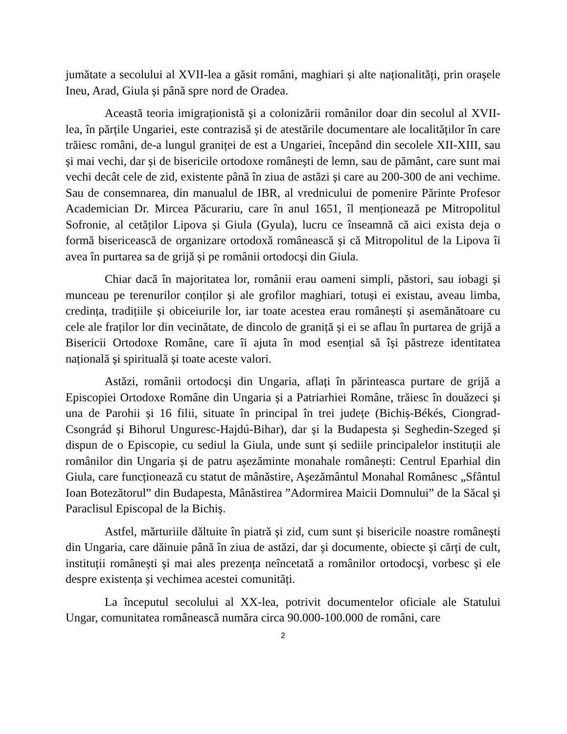jumătate a secolului al XVII-lea a găsit români, maghiari și alte naționalități, prin orașele Ineu, Arad, Giula și până spre nord de Oradea.
Această teoria imigraționistă și a colonizării românilor doar din secolul al XVII-lea, în părțile Ungariei, este contrazisă și de atestările documentare ale localităților în care trăiesc români, de-a lungul graniței de est a Ungariei, începând din secolele XII-XIII, sau și mai vechi, dar și de bisericile ortodoxe românești de lemn, sau de pământ, care sunt mai vechi decât cele de zid, existente până în ziua de astăzi și care au 200-300 de ani vechime. Sau de consemnarea, din manualul de IBR, al vrednicului de pomenire Părinte Profesor Academician Dr. Mircea Păcurariu, care în anul 1651, îl menționează pe Mitropolitul Sofronie, al cetăților Lipova și Giula (Gyula), lucru ce înseamnă că aici exista deja o formă bisericească de organizare ortodoxă românească și că Mitropolitul de la Lipova îi avea în purtarea sa de grijă și pe românii ortodocși din Giula.
Chiar dacă în majoritatea lor, românii erau oameni simpli, păstori, sau iobagi și munceau pe terenurilor conților și ale grofilor maghiari, totuși ei existau, aveau limba, credința, tradițiile și obiceiurile lor, iar toate acestea erau românești și asemănătoare cu cele ale fraților lor din vecinătate, de dincolo de graniță și ei se aflau în purtarea de grijă a Bisericii Ortodoxe Române, care îi ajuta în mod esențial să își păstreze identitatea națională și spirituală și toate aceste valori.
Astăzi, românii ortodocși din Ungaria, aflați în părinteasca purtare de grijă a Episcopiei Ortodoxe Române din Ungaria și a Patriarhiei Române, trăiesc în douăzeci și una de Parohii și 16 filii, situate în principal în trei județe (Bichiș-Békés, Ciongrad-Csongrád și Bihorul Unguresc-Hajdú-Bihar), dar și la Budapesta și Seghedin-Szeged și dispun de o Episcopie, cu sediul la Giula, unde sunt și sediile principalelor instituții ale românilor din Ungaria și de patru așezăminte monahale românești: Centrul Eparhial din Giula, care funcționează cu statut de mânăstire, Așezământul Monahal Românesc „Sfântul Ioan Botezătorul” din Budapesta, Mânăstirea ”Adormirea Maicii Domnului” de la Săcal și Paraclisul Episcopal de la Bichiș.
Astfel, mărturiile dăltuite în piatră și zid, cum sunt și bisericile noastre românești din Ungaria, care dăinuie până în ziua de astăzi, dar și documente, obiecte și cărți de cult, instituții românești și mai ales prezența neîncetată a românilor ortodocși, vorbesc și ele despre existența și vechimea acestei comunități.
La începutul secolului al XX-lea, potrivit documentelor oficiale ale Statului Ungar, comunitatea românească număra circa 90.000-100.000 de români, care
2